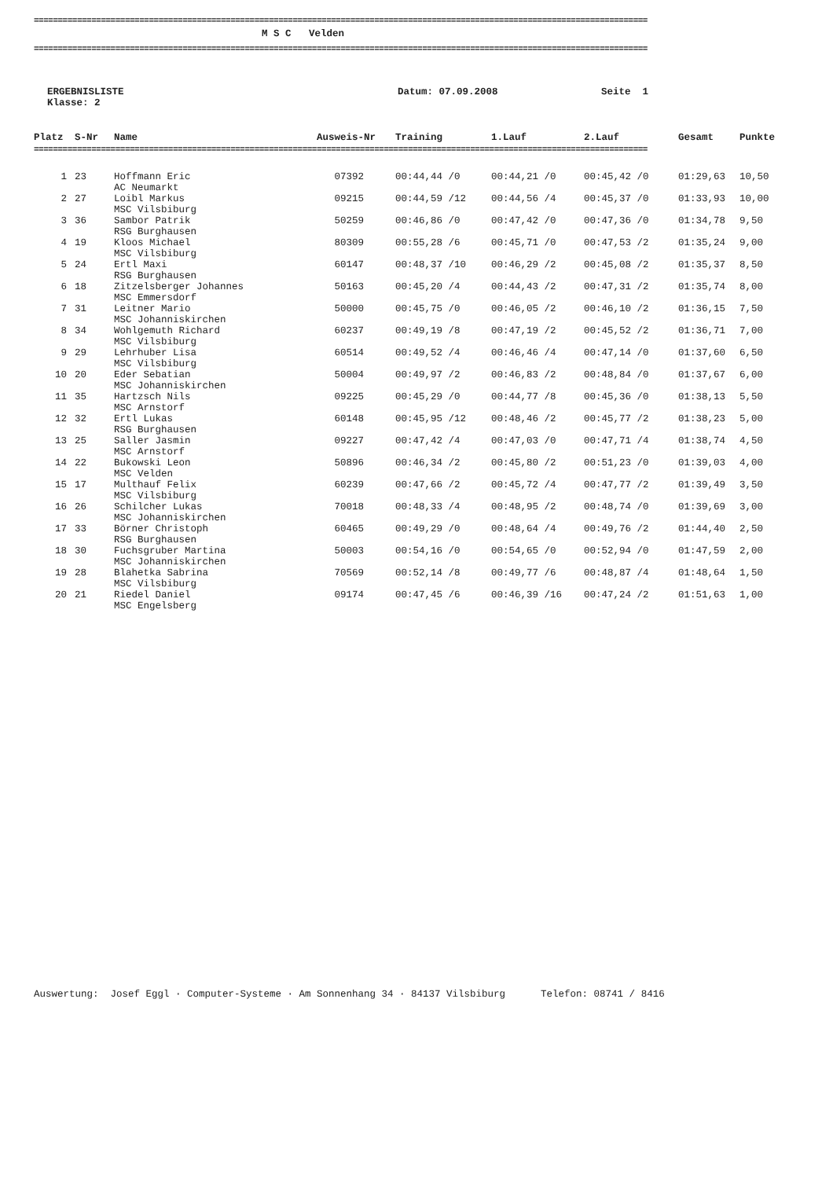================================================================================================================================
M S C Velden
================================================================================================================================
ERGEBNISLISTE
Klasse: 2
Datum: 07.09.2008 Seite 1
| Platz | S-Nr | Name | Ausweis-Nr | Training | 1.Lauf | 2.Lauf | Gesamt | Punkte |
| --- | --- | --- | --- | --- | --- | --- | --- | --- |
| ================================================================================================================================ | | | | | | | | |
| 1 | 23 | Hoffmann Eric AC Neumarkt | 07392 | 00:44,44 /0 | 00:44,21 /0 | 00:45,42 /0 | 01:29,63 | 10,50 |
| 2 | 27 | Loibl Markus MSC Vilsbiburg | 09215 | 00:44,59 /12 | 00:44,56 /4 | 00:45,37 /0 | 01:33,93 | 10,00 |
| 3 | 36 | Sambor Patrik RSG Burghausen | 50259 | 00:46,86 /0 | 00:47,42 /0 | 00:47,36 /0 | 01:34,78 | 9,50 |
| 4 | 19 | Kloos Michael MSC Vilsbiburg | 80309 | 00:55,28 /6 | 00:45,71 /0 | 00:47,53 /2 | 01:35,24 | 9,00 |
| 5 | 24 | Ertl Maxi RSG Burghausen | 60147 | 00:48,37 /10 | 00:46,29 /2 | 00:45,08 /2 | 01:35,37 | 8,50 |
| 6 | 18 | Zitzelsberger Johannes MSC Emmersdorf | 50163 | 00:45,20 /4 | 00:44,43 /2 | 00:47,31 /2 | 01:35,74 | 8,00 |
| 7 | 31 | Leitner Mario MSC Johanniskirchen | 50000 | 00:45,75 /0 | 00:46,05 /2 | 00:46,10 /2 | 01:36,15 | 7,50 |
| 8 | 34 | Wohlgemuth Richard MSC Vilsbiburg | 60237 | 00:49,19 /8 | 00:47,19 /2 | 00:45,52 /2 | 01:36,71 | 7,00 |
| 9 | 29 | Lehrhuber Lisa MSC Vilsbiburg | 60514 | 00:49,52 /4 | 00:46,46 /4 | 00:47,14 /0 | 01:37,60 | 6,50 |
| 10 | 20 | Eder Sebatian MSC Johanniskirchen | 50004 | 00:49,97 /2 | 00:46,83 /2 | 00:48,84 /0 | 01:37,67 | 6,00 |
| 11 | 35 | Hartzsch Nils MSC Arnstorf | 09225 | 00:45,29 /0 | 00:44,77 /8 | 00:45,36 /0 | 01:38,13 | 5,50 |
| 12 | 32 | Ertl Lukas RSG Burghausen | 60148 | 00:45,95 /12 | 00:48,46 /2 | 00:45,77 /2 | 01:38,23 | 5,00 |
| 13 | 25 | Saller Jasmin MSC Arnstorf | 09227 | 00:47,42 /4 | 00:47,03 /0 | 00:47,71 /4 | 01:38,74 | 4,50 |
| 14 | 22 | Bukowski Leon MSC Velden | 50896 | 00:46,34 /2 | 00:45,80 /2 | 00:51,23 /0 | 01:39,03 | 4,00 |
| 15 | 17 | Multhauf Felix MSC Vilsbiburg | 60239 | 00:47,66 /2 | 00:45,72 /4 | 00:47,77 /2 | 01:39,49 | 3,50 |
| 16 | 26 | Schilcher Lukas MSC Johanniskirchen | 70018 | 00:48,33 /4 | 00:48,95 /2 | 00:48,74 /0 | 01:39,69 | 3,00 |
| 17 | 33 | Börner Christoph RSG Burghausen | 60465 | 00:49,29 /0 | 00:48,64 /4 | 00:49,76 /2 | 01:44,40 | 2,50 |
| 18 | 30 | Fuchsgruber Martina MSC Johanniskirchen | 50003 | 00:54,16 /0 | 00:54,65 /0 | 00:52,94 /0 | 01:47,59 | 2,00 |
| 19 | 28 | Blahetka Sabrina MSC Vilsbiburg | 70569 | 00:52,14 /8 | 00:49,77 /6 | 00:48,87 /4 | 01:48,64 | 1,50 |
| 20 | 21 | Riedel Daniel MSC Engelsberg | 09174 | 00:47,45 /6 | 00:46,39 /16 | 00:47,24 /2 | 01:51,63 | 1,00 |
Auswertung: Josef Eggl · Computer-Systeme · Am Sonnenhang 34 · 84137 Vilsbiburg Telefon: 08741 / 8416